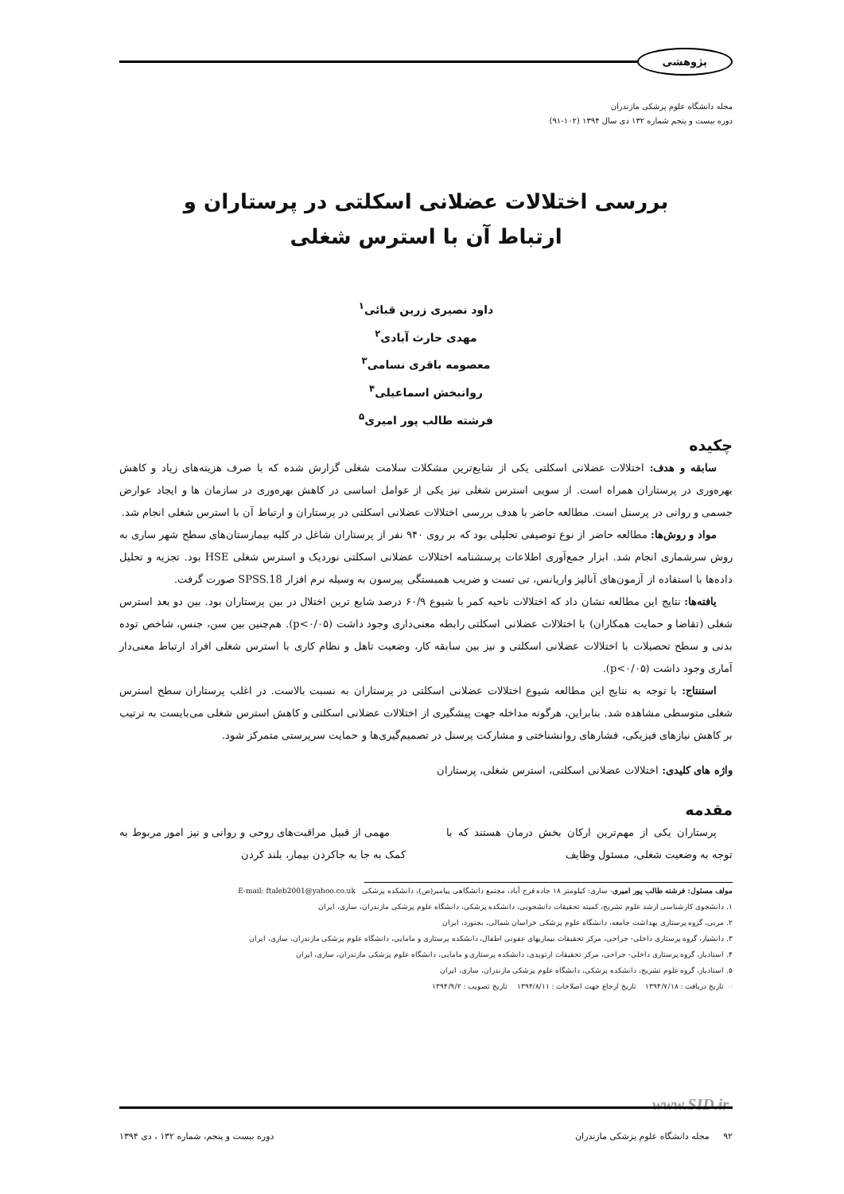پژوهشی
مجله دانشگاه علوم پزشکی مازندران
دوره بیست و پنجم شماره ۱۳۲ دی سال ۱۳۹۴ (۱۰۲-۹۱)
بررسی اختلالات عضلانی اسکلتی در پرستاران و
ارتباط آن با استرس شغلی
داود نصیری زرین قبائی<sup>۱</sup>
مهدی حارث آبادی<sup>۲</sup>
معصومه باقری نسامی<sup>۳</sup>
روانبخش اسماعیلی<sup>۴</sup>
فرشته طالب پور امیری<sup>۵</sup>
چکیده
سابقه و هدف: اختلالات عضلانی اسکلتی یکی از شایع‌ترین مشکلات سلامت شغلی گزارش شده که با صرف هزینه‌های زیاد و کاهش بهره‌وری در پرستاران همراه است. از سویی استرس شغلی نیز یکی از عوامل اساسی در کاهش بهره‌وری در سازمان ها و ایجاد عوارض جسمی و روانی در پرسنل است. مطالعه حاضر با هدف بررسی اختلالات عضلانی اسکلتی در پرستاران و ارتباط آن با استرس شغلی انجام شد.
مواد و روش‌ها: مطالعه حاضر از نوع توصیفی تحلیلی بود که بر روی ۹۴۰ نفر از پرستاران شاغل در کلیه بیمارستان‌های سطح شهر ساری به روش سرشماری انجام شد. ابزار جمع‌آوری اطلاعات پرسشنامه اختلالات عضلانی اسکلتی نوردیک و استرس شغلی HSE بود. تجزیه و تحلیل داده‌ها با استفاده از آزمون‌های آنالیز واریانس، تی تست و ضریب همبستگی پیرسون به وسیله نرم افزار SPSS.18 صورت گرفت.
یافته‌ها: نتایج این مطالعه نشان داد که اختلالات ناحیه کمر با شیوع ۶۰/۹ درصد شایع ترین اختلال در بین پرستاران بود. بین دو بعد استرس شغلی (تقاضا و حمایت همکاران) با اختلالات عضلانی اسکلتی رابطه معنی‌داری وجود داشت (p<۰/۰۵). هم‌چنین بین سن، جنس، شاخص توده بدنی و سطح تحصیلات با اختلالات عضلانی اسکلتی و نیز بین سابقه کار، وضعیت تاهل و نظام کاری با استرس شغلی افراد ارتباط معنی‌دار آماری وجود داشت (p<۰/۰۵).
استنتاج: با توجه به نتایج این مطالعه شیوع اختلالات عضلانی اسکلتی در پرستاران به نسبت بالاست. در اغلب پرستاران سطح استرس شغلی متوسطی مشاهده شد. بنابراین، هرگونه مداخله جهت پیشگیری از اختلالات عضلانی اسکلتی و کاهش استرس شغلی می‌بایست به ترتیب بر کاهش نیازهای فیزیکی، فشارهای روانشناختی و مشارکت پرسنل در تصمیم‌گیری‌ها و حمایت سرپرستی متمرکز شود.
واژه های کلیدی: اختلالات عضلانی اسکلتی، استرس شغلی، پرستاران
مقدمه
پرستاران یکی از مهم‌ترین ارکان بخش درمان هستند که با توجه به وضعیت شغلی، مسئول وظایف
مهمی از قبیل مراقبت‌های روحی و روانی و نیز امور مربوط به کمک به جا به جاکردن بیمار، بلند کردن
مولف مسئول: فرشته طالب پور امیری- ساری: کیلومتر ۱۸ جاده فرح آباد، مجتمع دانشگاهی پیامبر(ص)، دانشکده پزشکی E-mail: ftaleb2001@yahoo.co.uk
۱. دانشجوی کارشناسی ارشد علوم تشریح، کمیته تحقیقات دانشجویی، دانشکده پزشکی، دانشگاه علوم پزشکی مازندران، ساری، ایران
۲. مربی، گروه پرستاری بهداشت جامعه، دانشگاه علوم پزشکی خراسان شمالی، بجنورد، ایران
۳. دانشیار، گروه پرستاری داخلی- جراحی، مرکز تحقیقات بیماریهای عفونی اطفال، دانشکده پرستاری و مامایی، دانشگاه علوم پزشکی مازندران، ساری، ایران
۴. استادیار، گروه پرستاری داخلی- جراحی، مرکز تحقیقات ارتوپدی، دانشکده پرستاری و مامایی، دانشگاه علوم پزشکی مازندران، ساری، ایران
۵. استادیار، گروه علوم تشریح، دانشکده پزشکی، دانشگاه علوم پزشکی مازندران، ساری، ایران
☜ تاریخ دریافت : ۱۳۹۴/۷/۱۸ تاریخ ارجاع جهت اصلاحات : ۱۳۹۴/۸/۱۱ تاریخ تصویب : ۱۳۹۴/۹/۲
www.SID.ir
۹۲ مجله دانشگاه علوم پزشکی مازندران دوره بیست و پنجم، شماره ۱۳۲ ، دی ۱۳۹۴